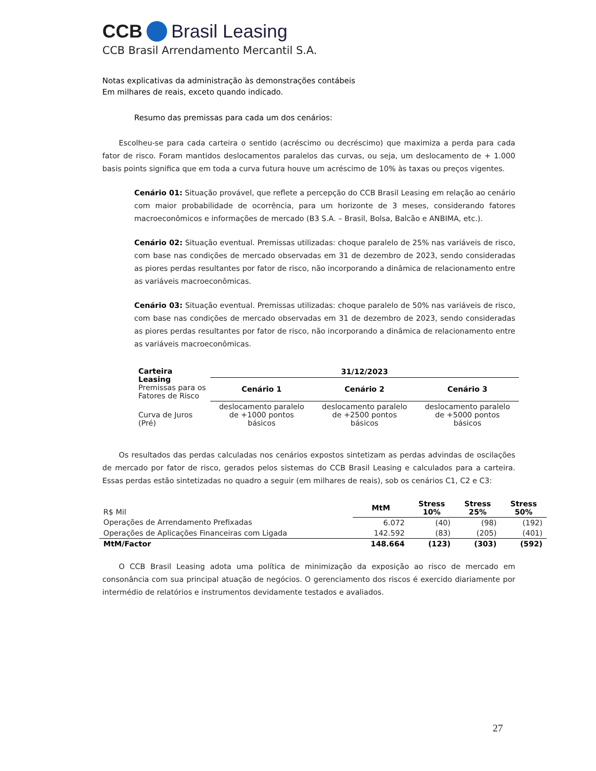CCB Brasil Leasing
CCB Brasil Arrendamento Mercantil S.A.
Notas explicativas da administração às demonstrações contábeis
Em milhares de reais, exceto quando indicado.
Resumo das premissas para cada um dos cenários:
Escolheu-se para cada carteira o sentido (acréscimo ou decréscimo) que maximiza a perda para cada fator de risco. Foram mantidos deslocamentos paralelos das curvas, ou seja, um deslocamento de + 1.000 basis points significa que em toda a curva futura houve um acréscimo de 10% às taxas ou preços vigentes.
Cenário 01: Situação provável, que reflete a percepção do CCB Brasil Leasing em relação ao cenário com maior probabilidade de ocorrência, para um horizonte de 3 meses, considerando fatores macroeconômicos e informações de mercado (B3 S.A. – Brasil, Bolsa, Balcão e ANBIMA, etc.).
Cenário 02: Situação eventual. Premissas utilizadas: choque paralelo de 25% nas variáveis de risco, com base nas condições de mercado observadas em 31 de dezembro de 2023, sendo consideradas as piores perdas resultantes por fator de risco, não incorporando a dinâmica de relacionamento entre as variáveis macroeconômicas.
Cenário 03: Situação eventual. Premissas utilizadas: choque paralelo de 50% nas variáveis de risco, com base nas condições de mercado observadas em 31 de dezembro de 2023, sendo consideradas as piores perdas resultantes por fator de risco, não incorporando a dinâmica de relacionamento entre as variáveis macroeconômicas.
| Carteira Leasing Premissas para os Fatores de Risco | 31/12/2023 | | |
| | Cenário 1 | Cenário 2 | Cenário 3 |
| Curva de Juros (Pré) | deslocamento paralelo de +1000 pontos básicos | deslocamento paralelo de +2500 pontos básicos | deslocamento paralelo de +5000 pontos básicos |
Os resultados das perdas calculadas nos cenários expostos sintetizam as perdas advindas de oscilações de mercado por fator de risco, gerados pelos sistemas do CCB Brasil Leasing e calculados para a carteira. Essas perdas estão sintetizadas no quadro a seguir (em milhares de reais), sob os cenários C1, C2 e C3:
| R$ Mil | MtM | Stress 10% | Stress 25% | Stress 50% |
| Operações de Arrendamento Prefixadas | 6.072 | (40) | (98) | (192) |
| Operações de Aplicações Financeiras com Ligada | 142.592 | (83) | (205) | (401) |
| MtM/Factor | 148.664 | (123) | (303) | (592) |
O CCB Brasil Leasing adota uma política de minimização da exposição ao risco de mercado em consonância com sua principal atuação de negócios. O gerenciamento dos riscos é exercido diariamente por intermédio de relatórios e instrumentos devidamente testados e avaliados.
27